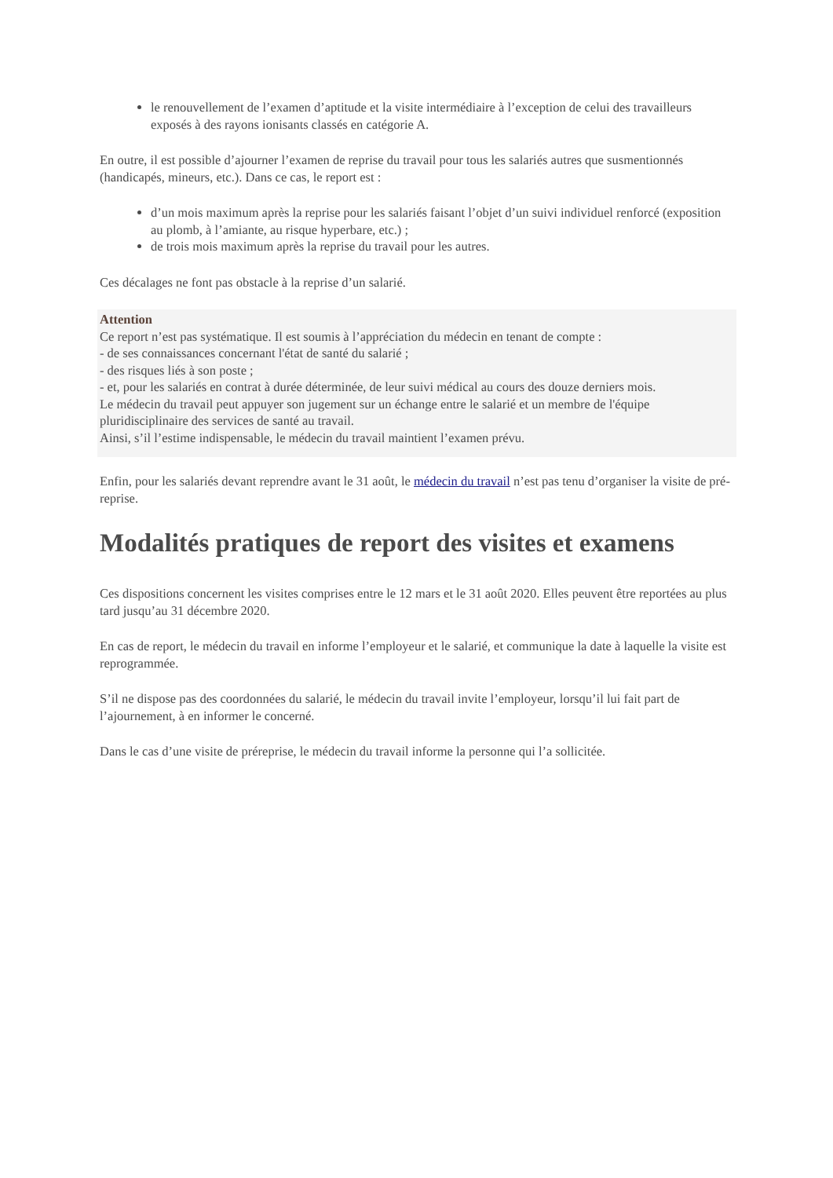le renouvellement de l’examen d’aptitude et la visite intermédiaire à l’exception de celui des travailleurs exposés à des rayons ionisants classés en catégorie A.
En outre, il est possible d’ajourner l’examen de reprise du travail pour tous les salariés autres que susmentionnés (handicapés, mineurs, etc.). Dans ce cas, le report est :
d’un mois maximum après la reprise pour les salariés faisant l’objet d’un suivi individuel renforcé (exposition au plomb, à l’amiante, au risque hyperbare, etc.) ;
de trois mois maximum après la reprise du travail pour les autres.
Ces décalages ne font pas obstacle à la reprise d’un salarié.
Attention
Ce report n’est pas systématique. Il est soumis à l’appréciation du médecin en tenant de compte :
- de ses connaissances concernant l'état de santé du salarié ;
- des risques liés à son poste ;
- et, pour les salariés en contrat à durée déterminée, de leur suivi médical au cours des douze derniers mois.
Le médecin du travail peut appuyer son jugement sur un échange entre le salarié et un membre de l'équipe pluridisciplinaire des services de santé au travail.
Ainsi, s’il l’estime indispensable, le médecin du travail maintient l’examen prévu.
Enfin, pour les salariés devant reprendre avant le 31 août, le médecin du travail n’est pas tenu d’organiser la visite de pré-reprise.
Modalités pratiques de report des visites et examens
Ces dispositions concernent les visites comprises entre le 12 mars et le 31 août 2020. Elles peuvent être reportées au plus tard jusqu’au 31 décembre 2020.
En cas de report, le médecin du travail en informe l’employeur et le salarié, et communique la date à laquelle la visite est reprogrammée.
S’il ne dispose pas des coordonnées du salarié, le médecin du travail invite l’employeur, lorsqu’il lui fait part de l’ajournement, à en informer le concerné.
Dans le cas d’une visite de préreprise, le médecin du travail informe la personne qui l’a sollicitée.